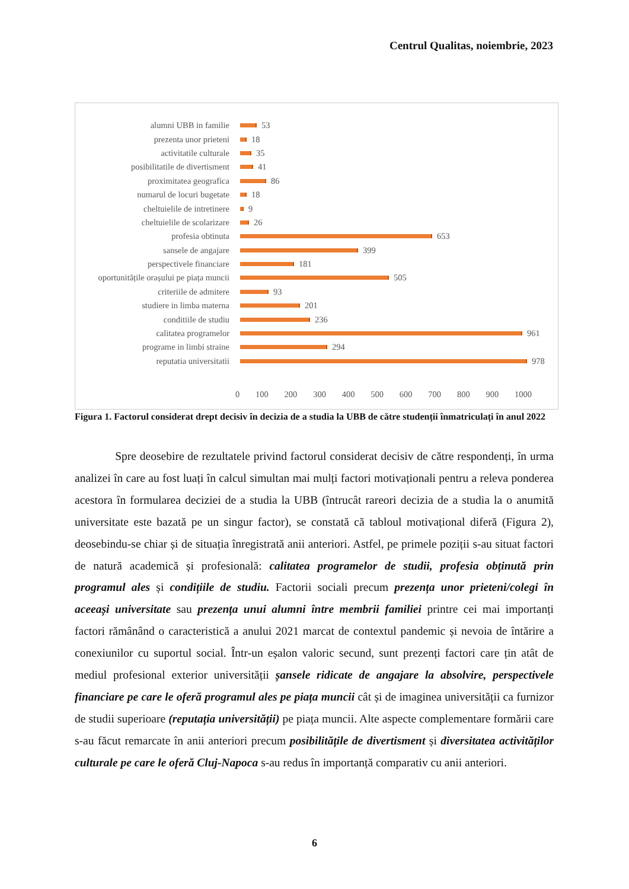Centrul Qualitas, noiembrie, 2023
alumni UBB in familie 53
prezenta unor prieteni 18
activitatile culturale 35
posibilitatile de divertisment 41
proximitatea geografica 86
numarul de locuri bugetate 18
cheltuielile de intretinere 9
cheltuielile de scolarizare 26
profesia obtinuta 653
sansele de angajare 399
perspectivele financiare 181
oportunitățile orașului pe piața muncii 505
criteriile de admitere 93
studiere in limba materna 201
conditiile de studiu 236
calitatea programelor 961
programe in limbi straine 294
reputatia universitatii 978
0 100 200 300 400 500 600 700 800 900 1000
Figura 1. Factorul considerat drept decisiv în decizia de a studia la UBB de către studenții înmatriculați în anul 2022
    Spre deosebire de rezultatele privind factorul considerat decisiv de către respondenți, în urma analizei în care au fost luați în calcul simultan mai mulți factori motivaționali pentru a releva ponderea acestora în formularea deciziei de a studia la UBB (întrucât rareori decizia de a studia la o anumită universitate este bazată pe un singur factor), se constată că tabloul motivațional diferă (Figura 2), deosebindu-se chiar și de situația înregistrată anii anteriori. Astfel, pe primele poziții s-au situat factori de natură academică și profesională: calitatea programelor de studii, profesia obținută prin programul ales și condițiile de studiu. Factorii sociali precum prezența unor prieteni/colegi în aceeași universitate sau prezența unui alumni între membrii familiei printre cei mai importanți factori rămânând o caracteristică a anului 2021 marcat de contextul pandemic și nevoia de întărire a conexiunilor cu suportul social. Într-un eșalon valoric secund, sunt prezenți factori care țin atât de mediul profesional exterior universității șansele ridicate de angajare la absolvire, perspectivele financiare pe care le oferă programul ales pe piața muncii cât și de imaginea universității ca furnizor de studii superioare (reputația universității) pe piața muncii. Alte aspecte complementare formării care s-au făcut remarcate în anii anteriori precum posibilitățile de divertisment și diversitatea activităților culturale pe care le oferă Cluj-Napoca s-au redus în importanță comparativ cu anii anteriori.
6